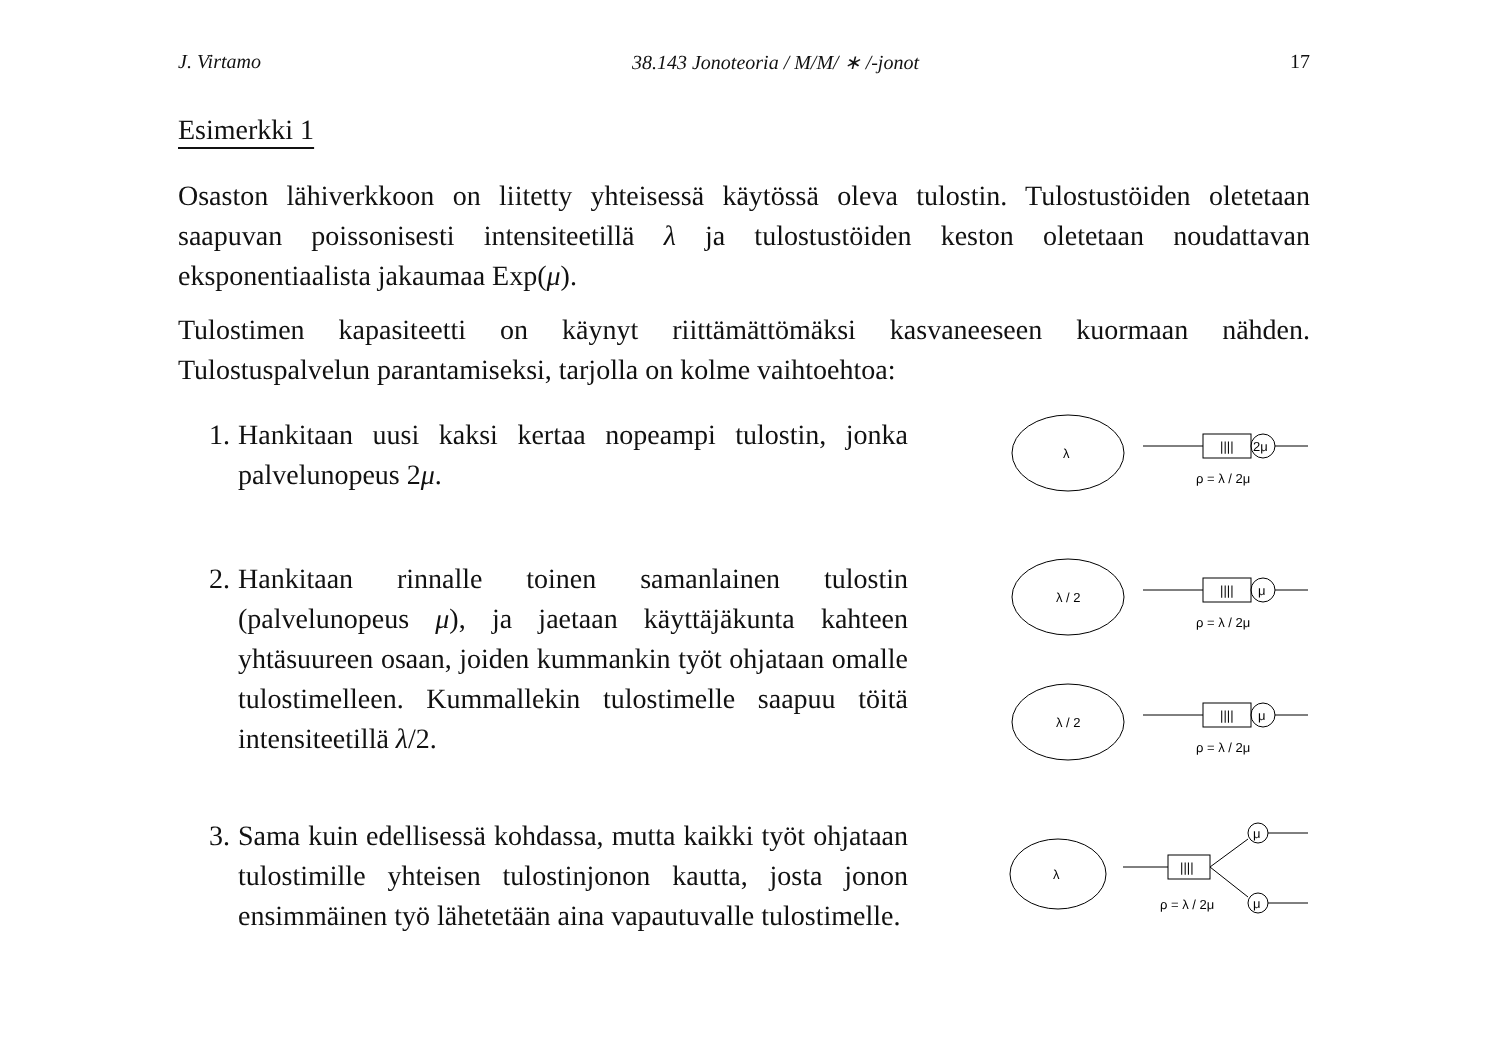J. Virtamo 38.143 Jonoteoria / M/M/ ∗ /-jonot 17
Esimerkki 1
Osaston lähiverkkoon on liitetty yhteisessä käytössä oleva tulostin. Tulostustöiden oletetaan saapuvan poissonisesti intensiteetillä λ ja tulostustöiden keston oletetaan noudattavan eksponentiaalista jakaumaa Exp(μ).
Tulostimen kapasiteetti on käynyt riittämättömäksi kasvaneeseen kuormaan nähden. Tulostuspalvelun parantamiseksi, tarjolla on kolme vaihtoehtoa:
1. Hankitaan uusi kaksi kertaa nopeampi tulostin, jonka palvelunopeus 2μ.
λ
||||
2μ
ρ = λ / 2μ
2. Hankitaan rinnalle toinen samanlainen tulostin (palvelunopeus μ), ja jaetaan käyttäjäkunta kahteen yhtäsuureen osaan, joiden kummankin työt ohjataan omalle tulostimelleen. Kummallekin tulostimelle saapuu töitä intensiteetillä λ/2.
λ / 2
||||
μ
ρ = λ / 2μ
λ / 2
||||
μ
ρ = λ / 2μ
3. Sama kuin edellisessä kohdassa, mutta kaikki työt ohjataan tulostimille yhteisen tulostinjonon kautta, josta jonon ensimmäinen työ lähetetään aina vapautuvalle tulostimelle.
λ
||||
μ
μ
ρ = λ / 2μ